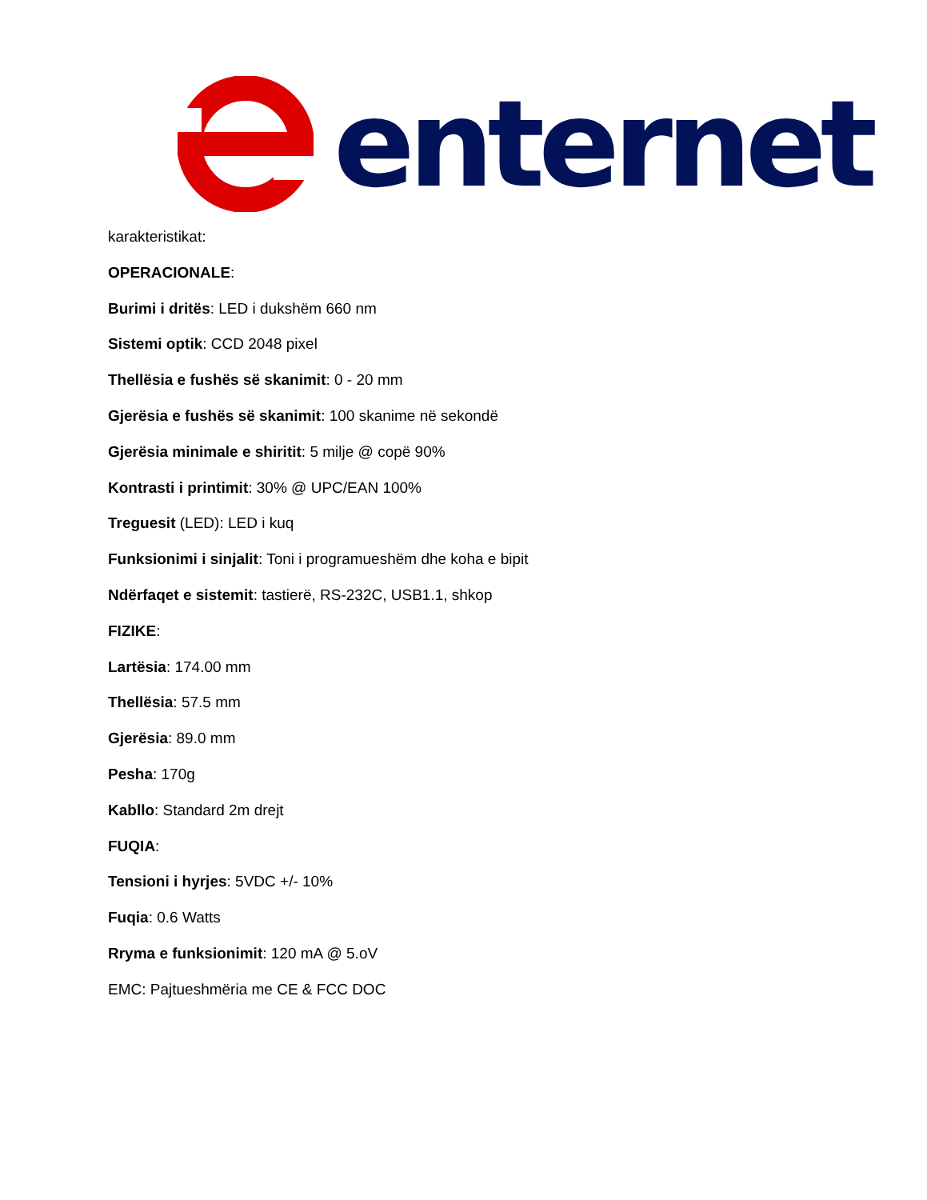enternet
karakteristikat:
OPERACIONALE:
Burimi i dritës: LED i dukshëm 660 nm
Sistemi optik: CCD 2048 pixel
Thellësia e fushës së skanimit: 0 - 20 mm
Gjerësia e fushës së skanimit: 100 skanime në sekondë
Gjerësia minimale e shiritit: 5 milje @ copë 90%
Kontrasti i printimit: 30% @ UPC/EAN 100%
Treguesit (LED): LED i kuq
Funksionimi i sinjalit: Toni i programueshëm dhe koha e bipit
Ndërfaqet e sistemit: tastierë, RS-232C, USB1.1, shkop
FIZIKE:
Lartësia: 174.00 mm
Thellësia: 57.5 mm
Gjerësia: 89.0 mm
Pesha: 170g
Kabllo: Standard 2m drejt
FUQIA:
Tensioni i hyrjes: 5VDC +/- 10%
Fuqia: 0.6 Watts
Rryma e funksionimit: 120 mA @ 5.oV
EMC: Pajtueshmëria me CE & FCC DOC